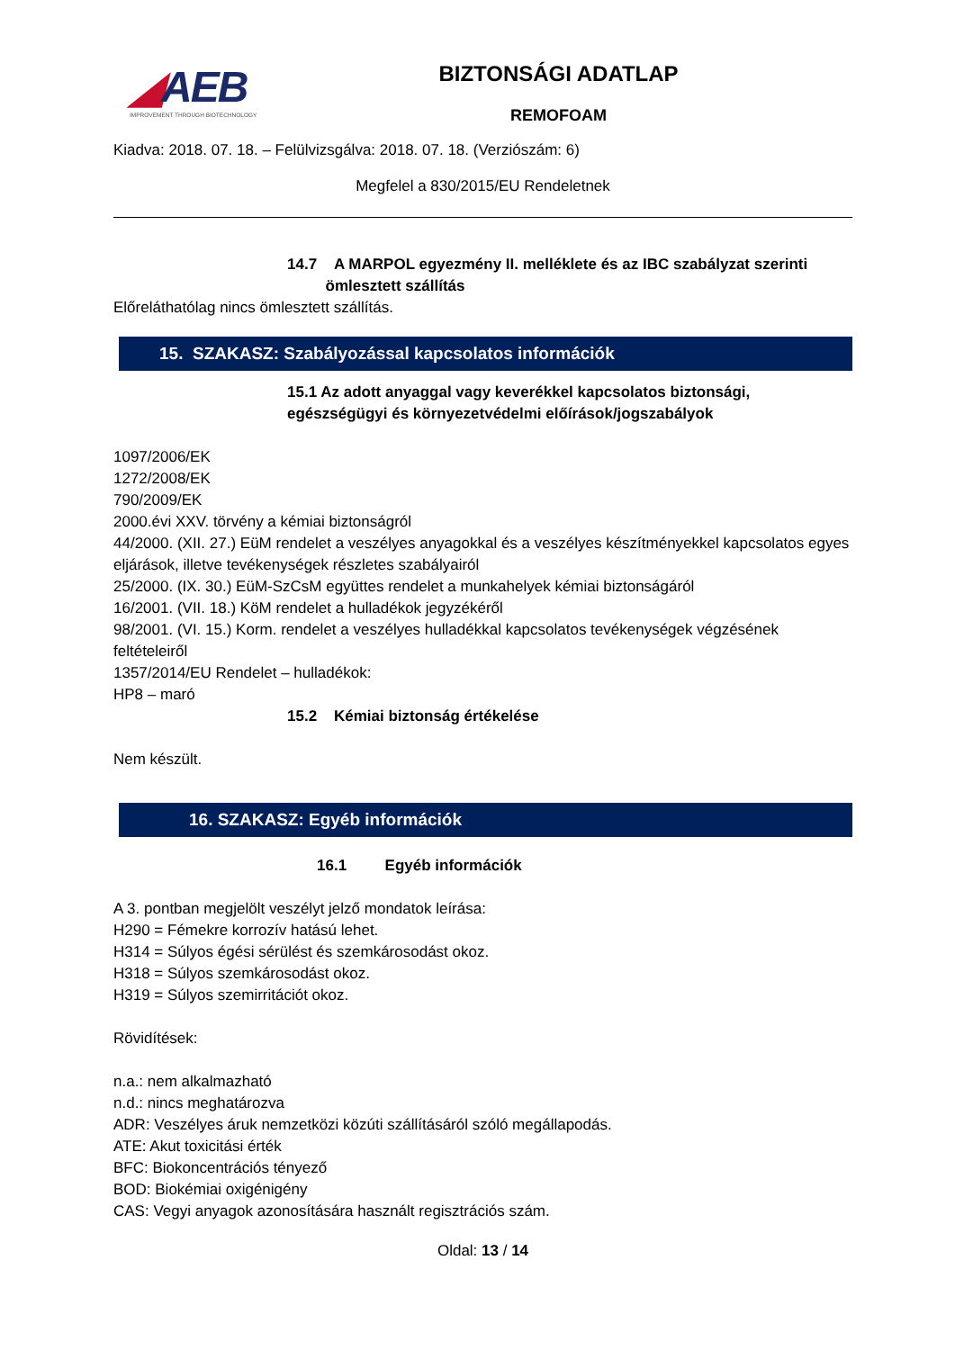◢AEB
IMPROVEMENT THROUGH BIOTECHNOLOGY
BIZTONSÁGI ADATLAP
REMOFOAM
Kiadva: 2018. 07. 18. – Felülvizsgálva: 2018. 07. 18. (Verziószám: 6)
Megfelel a 830/2015/EU Rendeletnek
14.7 A MARPOL egyezmény II. melléklete és az IBC szabályzat szerinti
ömlesztett szállítás
Előreláthatólag nincs ömlesztett szállítás.
15. SZAKASZ: Szabályozással kapcsolatos információk
15.1 Az adott anyaggal vagy keverékkel kapcsolatos biztonsági,
egészségügyi és környezetvédelmi előírások/jogszabályok
1097/2006/EK
1272/2008/EK
790/2009/EK
2000.évi XXV. törvény a kémiai biztonságról
44/2000. (XII. 27.) EüM rendelet a veszélyes anyagokkal és a veszélyes készítményekkel kapcsolatos egyes eljárások, illetve tevékenységek részletes szabályairól
25/2000. (IX. 30.) EüM-SzCsM együttes rendelet a munkahelyek kémiai biztonságáról
16/2001. (VII. 18.) KöM rendelet a hulladékok jegyzékéről
98/2001. (VI. 15.) Korm. rendelet a veszélyes hulladékkal kapcsolatos tevékenységek végzésének feltételeiről
1357/2014/EU Rendelet – hulladékok:
HP8 – maró
15.2 Kémiai biztonság értékelése
Nem készült.
16. SZAKASZ: Egyéb információk
16.1 Egyéb információk
A 3. pontban megjelölt veszélyt jelző mondatok leírása:
H290 = Fémekre korrozív hatású lehet.
H314 = Súlyos égési sérülést és szemkárosodást okoz.
H318 = Súlyos szemkárosodást okoz.
H319 = Súlyos szemirritációt okoz.
Rövidítések:
n.a.: nem alkalmazható
n.d.: nincs meghatározva
ADR: Veszélyes áruk nemzetközi közúti szállításáról szóló megállapodás.
ATE: Akut toxicitási érték
BFC: Biokoncentrációs tényező
BOD: Biokémiai oxigénigény
CAS: Vegyi anyagok azonosítására használt regisztrációs szám.
Oldal: 13 / 14